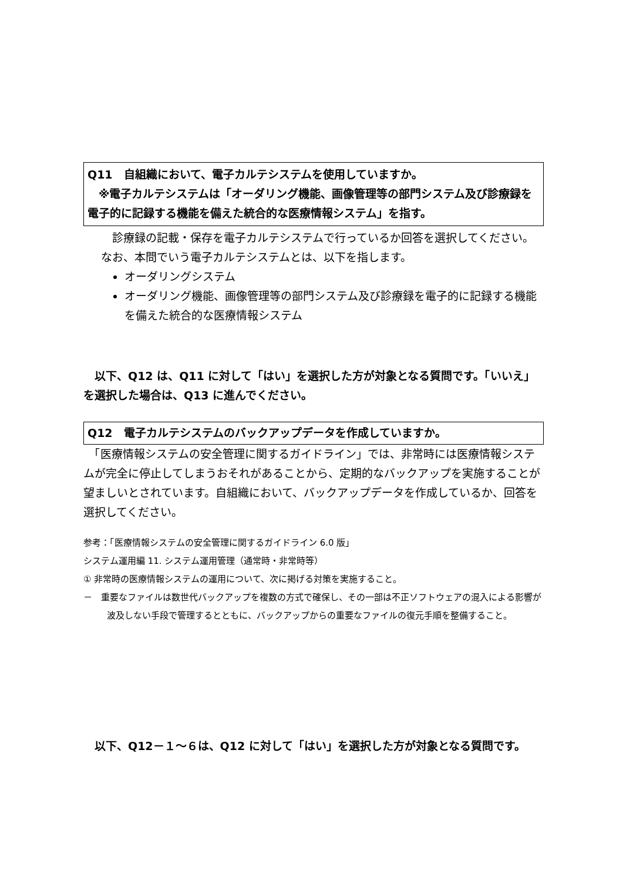Q11　自組織において、電子カルテシステムを使用していますか。
　※電子カルテシステムは「オーダリング機能、画像管理等の部門システム及び診療録を電子的に記録する機能を備えた統合的な医療情報システム」を指す。
　診療録の記載・保存を電子カルテシステムで行っているか回答を選択してください。なお、本問でいう電子カルテシステムとは、以下を指します。
オーダリングシステム
オーダリング機能、画像管理等の部門システム及び診療録を電子的に記録する機能を備えた統合的な医療情報システム
　以下、Q12 は、Q11 に対して「はい」を選択した方が対象となる質問です。「いいえ」を選択した場合は、Q13 に進んでください。
Q12　電子カルテシステムのバックアップデータを作成していますか。
　「医療情報システムの安全管理に関するガイドライン」では、非常時には医療情報システムが完全に停止してしまうおそれがあることから、定期的なバックアップを実施することが望ましいとされています。自組織において、バックアップデータを作成しているか、回答を選択してください。
参考：「医療情報システムの安全管理に関するガイドライン 6.0 版」
システム運用編 11. システム運用管理（通常時・非常時等）
① 非常時の医療情報システムの運用について、次に掲げる対策を実施すること。
－　重要なファイルは数世代バックアップを複数の方式で確保し、その一部は不正ソフトウェアの混入による影響が波及しない手段で管理するとともに、バックアップからの重要なファイルの復元手順を整備すること。
　以下、Q12－１～６は、Q12 に対して「はい」を選択した方が対象となる質問です。